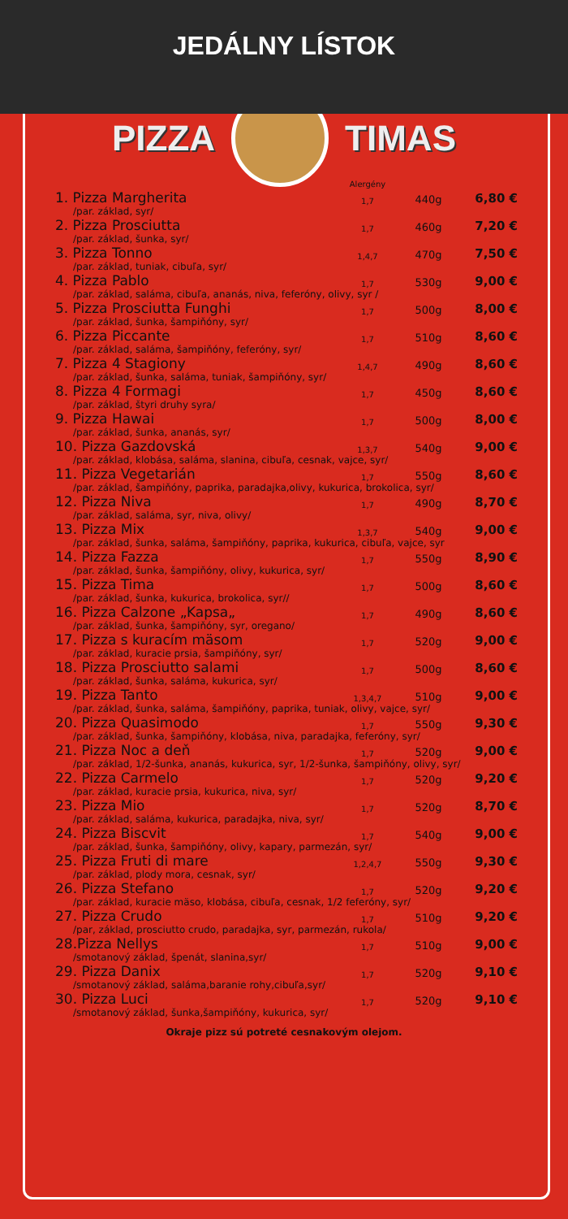JEDÁLNY LÍSTOK
PIZZA TIMAS
| | Alergény | | |
| --- | --- | --- | --- |
| 1. Pizza Margherita | 1,7 | 440g | 6,80 € |
| /par. základ, syr/ | | | |
| 2. Pizza Prosciutta | 1,7 | 460g | 7,20 € |
| /par. základ, šunka, syr/ | | | |
| 3. Pizza Tonno | 1,4,7 | 470g | 7,50 € |
| /par. základ, tuniak, cibuľa, syr/ | | | |
| 4. Pizza Pablo | 1,7 | 530g | 9,00 € |
| /par. základ, saláma, cibuľa, ananás, niva, feferóny, olivy, syr / | | | |
| 5. Pizza Prosciutta Funghi | 1,7 | 500g | 8,00 € |
| /par. základ, šunka, šampiňóny, syr/ | | | |
| 6. Pizza Piccante | 1,7 | 510g | 8,60 € |
| /par. základ, saláma, šampiňóny, feferóny, syr/ | | | |
| 7. Pizza 4 Stagiony | 1,4,7 | 490g | 8,60 € |
| /par. základ, šunka, saláma, tuniak, šampiňóny, syr/ | | | |
| 8. Pizza 4 Formagi | 1,7 | 450g | 8,60 € |
| /par. základ, štyri druhy syra/ | | | |
| 9. Pizza Hawai | 1,7 | 500g | 8,00 € |
| /par. základ, šunka, ananás, syr/ | | | |
| 10. Pizza Gazdovská | 1,3,7 | 540g | 9,00 € |
| /par. základ, klobása, saláma, slanina, cibuľa, cesnak, vajce, syr/ | | | |
| 11. Pizza Vegetarián | 1,7 | 550g | 8,60 € |
| /par. základ, šampiňóny, paprika, paradajka,olivy, kukurica, brokolica, syr/ | | | |
| 12. Pizza Niva | 1,7 | 490g | 8,70 € |
| /par. základ, saláma, syr, niva, olivy/ | | | |
| 13. Pizza Mix | 1,3,7 | 540g | 9,00 € |
| /par. základ, šunka, saláma, šampiňóny, paprika, kukurica, cibuľa, vajce, syr | | | |
| 14. Pizza Fazza | 1,7 | 550g | 8,90 € |
| /par. základ, šunka, šampiňóny, olivy, kukurica, syr/ | | | |
| 15. Pizza Tima | 1,7 | 500g | 8,60 € |
| /par. základ, šunka, kukurica, brokolica, syr// | | | |
| 16. Pizza Calzone „Kapsa„ | 1,7 | 490g | 8,60 € |
| /par. základ, šunka, šampiňóny, syr, oregano/ | | | |
| 17. Pizza s kuracím mäsom | 1,7 | 520g | 9,00 € |
| /par. základ, kuracie prsia, šampiňóny, syr/ | | | |
| 18. Pizza Prosciutto salami | 1,7 | 500g | 8,60 € |
| /par. základ, šunka, saláma, kukurica, syr/ | | | |
| 19. Pizza Tanto | 1,3,4,7 | 510g | 9,00 € |
| /par. základ, šunka, saláma, šampiňóny, paprika, tuniak, olivy, vajce, syr/ | | | |
| 20. Pizza Quasimodo | 1,7 | 550g | 9,30 € |
| /par. základ, šunka, šampiňóny, klobása, niva, paradajka, feferóny, syr/ | | | |
| 21. Pizza Noc a deň | 1,7 | 520g | 9,00 € |
| /par. základ, 1/2-šunka, ananás, kukurica, syr, 1/2-šunka, šampiňóny, olivy, syr/ | | | |
| 22. Pizza Carmelo | 1,7 | 520g | 9,20 € |
| /par. základ, kuracie prsia, kukurica, niva, syr/ | | | |
| 23. Pizza Mio | 1,7 | 520g | 8,70 € |
| /par. základ, saláma, kukurica, paradajka, niva, syr/ | | | |
| 24. Pizza Biscvit | 1,7 | 540g | 9,00 € |
| /par. základ, šunka, šampiňóny, olivy, kapary, parmezán, syr/ | | | |
| 25. Pizza Fruti di mare | 1,2,4,7 | 550g | 9,30 € |
| /par. základ, plody mora, cesnak, syr/ | | | |
| 26. Pizza Stefano | 1,7 | 520g | 9,20 € |
| /par. základ, kuracie mäso, klobása, cibuľa, cesnak, 1/2 feferóny, syr/ | | | |
| 27. Pizza Crudo | 1,7 | 510g | 9,20 € |
| /par, základ, prosciutto crudo, paradajka, syr, parmezán, rukola/ | | | |
| 28.Pizza Nellys | 1,7 | 510g | 9,00 € |
| /smotanový základ, špenát, slanina,syr/ | | | |
| 29. Pizza Danix | 1,7 | 520g | 9,10 € |
| /smotanový základ, saláma,baranie rohy,cibuľa,syr/ | | | |
| 30. Pizza Luci | 1,7 | 520g | 9,10 € |
| /smotanový základ, šunka,šampiňóny, kukurica, syr/ | | | |
Okraje pizz sú potreté cesnakovým olejom.